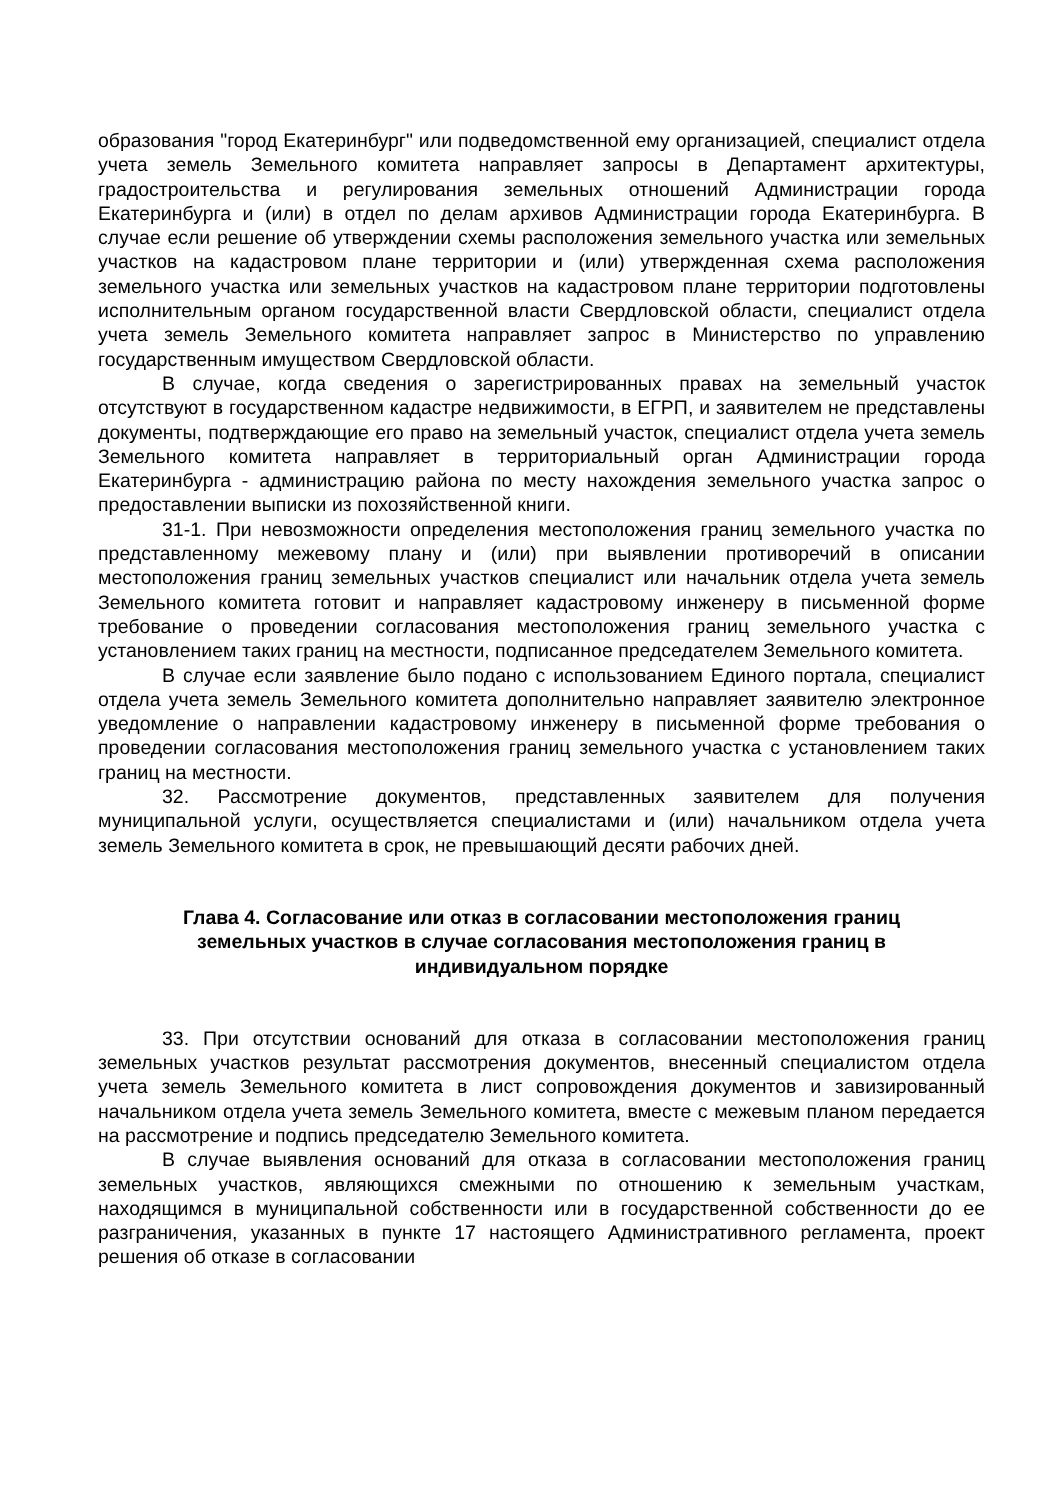образования "город Екатеринбург" или подведомственной ему организацией, специалист отдела учета земель Земельного комитета направляет запросы в Департамент архитектуры, градостроительства и регулирования земельных отношений Администрации города Екатеринбурга и (или) в отдел по делам архивов Администрации города Екатеринбурга. В случае если решение об утверждении схемы расположения земельного участка или земельных участков на кадастровом плане территории и (или) утвержденная схема расположения земельного участка или земельных участков на кадастровом плане территории подготовлены исполнительным органом государственной власти Свердловской области, специалист отдела учета земель Земельного комитета направляет запрос в Министерство по управлению государственным имуществом Свердловской области.
В случае, когда сведения о зарегистрированных правах на земельный участок отсутствуют в государственном кадастре недвижимости, в ЕГРП, и заявителем не представлены документы, подтверждающие его право на земельный участок, специалист отдела учета земель Земельного комитета направляет в территориальный орган Администрации города Екатеринбурга - администрацию района по месту нахождения земельного участка запрос о предоставлении выписки из похозяйственной книги.
31-1. При невозможности определения местоположения границ земельного участка по представленному межевому плану и (или) при выявлении противоречий в описании местоположения границ земельных участков специалист или начальник отдела учета земель Земельного комитета готовит и направляет кадастровому инженеру в письменной форме требование о проведении согласования местоположения границ земельного участка с установлением таких границ на местности, подписанное председателем Земельного комитета.
В случае если заявление было подано с использованием Единого портала, специалист отдела учета земель Земельного комитета дополнительно направляет заявителю электронное уведомление о направлении кадастровому инженеру в письменной форме требования о проведении согласования местоположения границ земельного участка с установлением таких границ на местности.
32. Рассмотрение документов, представленных заявителем для получения муниципальной услуги, осуществляется специалистами и (или) начальником отдела учета земель Земельного комитета в срок, не превышающий десяти рабочих дней.
Глава 4. Согласование или отказ в согласовании местоположения границ земельных участков в случае согласования местоположения границ в индивидуальном порядке
33. При отсутствии оснований для отказа в согласовании местоположения границ земельных участков результат рассмотрения документов, внесенный специалистом отдела учета земель Земельного комитета в лист сопровождения документов и завизированный начальником отдела учета земель Земельного комитета, вместе с межевым планом передается на рассмотрение и подпись председателю Земельного комитета.
В случае выявления оснований для отказа в согласовании местоположения границ земельных участков, являющихся смежными по отношению к земельным участкам, находящимся в муниципальной собственности или в государственной собственности до ее разграничения, указанных в пункте 17 настоящего Административного регламента, проект решения об отказе в согласовании